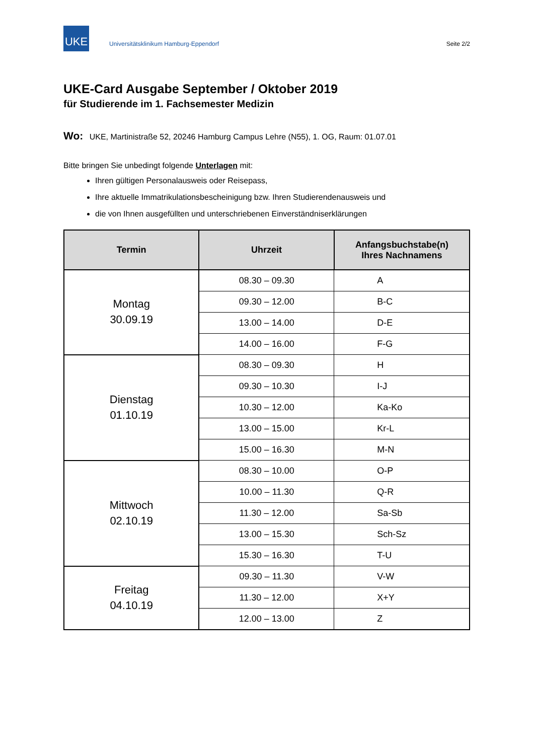UKE
Universitätsklinikum Hamburg-Eppendorf
Seite 2/2
UKE-Card Ausgabe September / Oktober 2019
für Studierende im 1. Fachsemester Medizin
Wo: UKE, Martinistraße 52, 20246 Hamburg Campus Lehre (N55), 1. OG, Raum: 01.07.01
Bitte bringen Sie unbedingt folgende Unterlagen mit:
Ihren gültigen Personalausweis oder Reisepass,
Ihre aktuelle Immatrikulationsbescheinigung bzw. Ihren Studierendenausweis und
die von Ihnen ausgefüllten und unterschriebenen Einverständniserklärungen
| Termin | Uhrzeit | Anfangsbuchstabe(n) Ihres Nachnamens |
| --- | --- | --- |
| Montag 30.09.19 | 08.30 – 09.30 | A |
| | 09.30 – 12.00 | B-C |
| | 13.00 – 14.00 | D-E |
| | 14.00 – 16.00 | F-G |
| Dienstag 01.10.19 | 08.30 – 09.30 | H |
| | 09.30 – 10.30 | I-J |
| | 10.30 – 12.00 | Ka-Ko |
| | 13.00 – 15.00 | Kr-L |
| | 15.00 – 16.30 | M-N |
| Mittwoch 02.10.19 | 08.30 – 10.00 | O-P |
| | 10.00 – 11.30 | Q-R |
| | 11.30 – 12.00 | Sa-Sb |
| | 13.00 – 15.30 | Sch-Sz |
| | 15.30 – 16.30 | T-U |
| Freitag 04.10.19 | 09.30 – 11.30 | V-W |
| | 11.30 – 12.00 | X+Y |
| | 12.00 – 13.00 | Z |